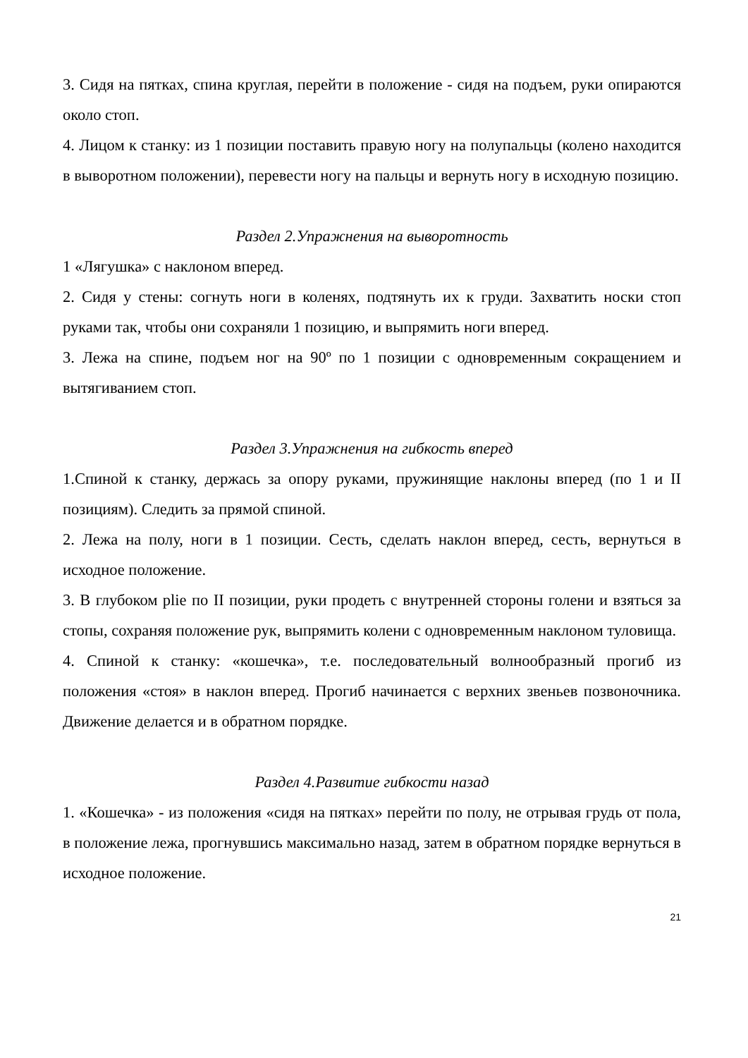3. Сидя на пятках, спина круглая, перейти в положение - сидя на подъем, руки опираются около стоп.
4. Лицом к станку: из 1 позиции поставить правую ногу на полупальцы (колено находится в выворотном положении), перевести ногу на пальцы и вернуть ногу в исходную позицию.
Раздел 2.Упражнения на выворотность
1 «Лягушка» с наклоном вперед.
2. Сидя у стены: согнуть ноги в коленях, подтянуть их к груди. Захватить носки стоп руками так, чтобы они сохраняли 1 позицию, и выпрямить ноги вперед.
3. Лежа на спине, подъем ног на 90º по 1 позиции с одновременным сокращением и вытягиванием стоп.
Раздел 3.Упражнения на гибкость вперед
1.Спиной к станку, держась за опору руками, пружинящие наклоны вперед (по 1 и II позициям). Следить за прямой спиной.
2. Лежа на полу, ноги в 1 позиции. Сесть, сделать наклон вперед, сесть, вернуться в исходное положение.
3. В глубоком plie по II позиции, руки продеть с внутренней стороны голени и взяться за стопы, сохраняя положение рук, выпрямить колени с одновременным наклоном туловища.
4. Спиной к станку: «кошечка», т.е. последовательный волнообразный прогиб из положения «стоя» в наклон вперед. Прогиб начинается с верхних звеньев позвоночника. Движение делается и в обратном порядке.
Раздел 4.Развитие гибкости назад
1. «Кошечка» - из положения «сидя на пятках» перейти по полу, не отрывая грудь от пола, в положение лежа, прогнувшись максимально назад, затем в обратном порядке вернуться в исходное положение.
21